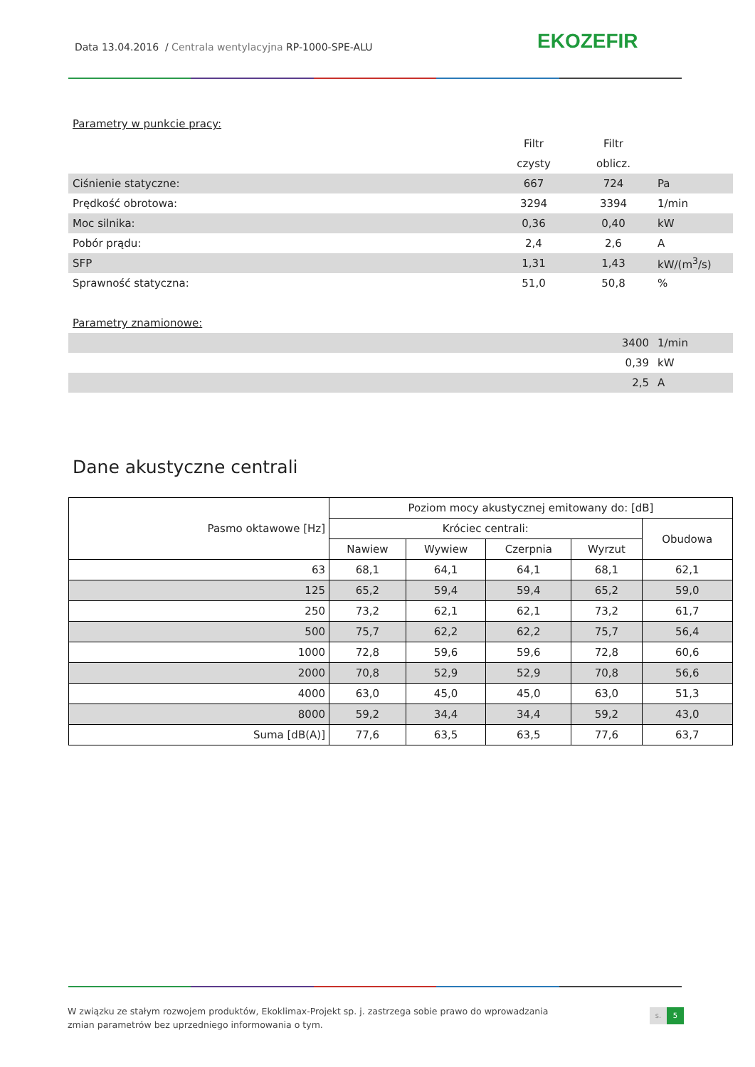Data 13.04.2016 / Centrala wentylacyjna RP-1000-SPE-ALU
EKOZEFIR
| Parametry w punkcie pracy: | | | |
| | Filtr | Filtr | |
| | czysty | oblicz. | |
| Ciśnienie statyczne: | 667 | 724 | Pa |
| Prędkość obrotowa: | 3294 | 3394 | 1/min |
| Moc silnika: | 0,36 | 0,40 | kW |
| Pobór prądu: | 2,4 | 2,6 | A |
| SFP | 1,31 | 1,43 | kW/(m<sup>3</sup>/s) |
| Sprawność statyczna: | 51,0 | 50,8 | % |
| Parametry znamionowe: | | | |
| 3400 | | | 1/min |
| 0,39 | | | kW |
| 2,5 | | | A |
Dane akustyczne centrali
| Pasmo oktawowe [Hz] | Poziom mocy akustycznej emitowany do: [dB] | | | | |
| --- | --- | --- | --- | --- | --- |
| | Króciec centrali: | | | | Obudowa |
| | Nawiew | Wywiew | Czerpnia | Wyrzut | |
| 63 | 68,1 | 64,1 | 64,1 | 68,1 | 62,1 |
| 125 | 65,2 | 59,4 | 59,4 | 65,2 | 59,0 |
| 250 | 73,2 | 62,1 | 62,1 | 73,2 | 61,7 |
| 500 | 75,7 | 62,2 | 62,2 | 75,7 | 56,4 |
| 1000 | 72,8 | 59,6 | 59,6 | 72,8 | 60,6 |
| 2000 | 70,8 | 52,9 | 52,9 | 70,8 | 56,6 |
| 4000 | 63,0 | 45,0 | 45,0 | 63,0 | 51,3 |
| 8000 | 59,2 | 34,4 | 34,4 | 59,2 | 43,0 |
| Suma [dB(A)] | 77,6 | 63,5 | 63,5 | 77,6 | 63,7 |
W związku ze stałym rozwojem produktów, Ekoklimax-Projekt sp. j. zastrzega sobie prawo do wprowadzania zmian parametrów bez uprzedniego informowania o tym.
s. 5